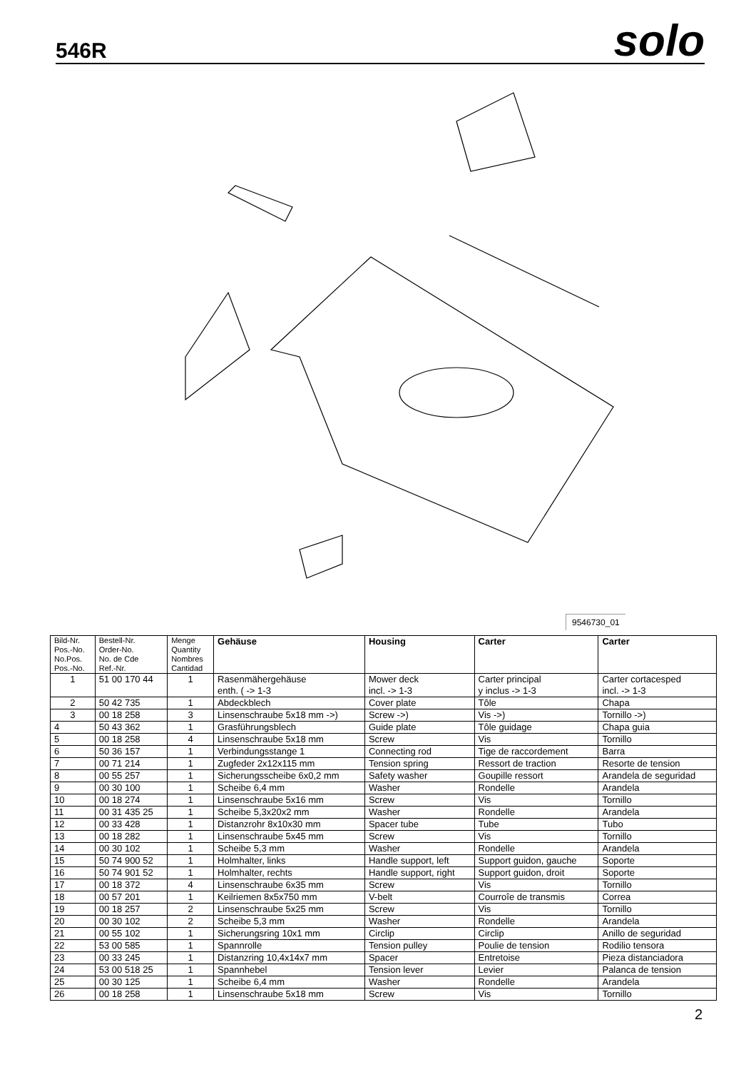546R
solo
9546730_01
| Bild-Nr. Pos.-No. No.Pos. Pos.-No. | Bestell-Nr. Order-No. No. de Cde Ref.-Nr. | Menge Quantity Nombres Cantidad | Gehäuse | Housing | Carter | Carter |
| --- | --- | --- | --- | --- | --- | --- |
| 1 | 51 00 170 44 | 1 | Rasenmähergehäuse enth. ( -> 1-3 | Mower deck incl. -> 1-3 | Carter principal y inclus -> 1-3 | Carter cortacesped incl. -> 1-3 |
| 2 | 50 42 735 | 1 | Abdeckblech | Cover plate | Tôle | Chapa |
| 3 | 00 18 258 | 3 | Linsenschraube 5x18 mm ->) | Screw ->) | Vis ->) | Tornillo ->) |
| 4 | 50 43 362 | 1 | Grasführungsblech | Guide plate | Tôle guidage | Chapa guia |
| 5 | 00 18 258 | 4 | Linsenschraube 5x18 mm | Screw | Vis | Tornillo |
| 6 | 50 36 157 | 1 | Verbindungsstange 1 | Connecting rod | Tige de raccordement | Barra |
| 7 | 00 71 214 | 1 | Zugfeder 2x12x115 mm | Tension spring | Ressort de traction | Resorte de tension |
| 8 | 00 55 257 | 1 | Sicherungsscheibe 6x0,2 mm | Safety washer | Goupille ressort | Arandela de seguridad |
| 9 | 00 30 100 | 1 | Scheibe 6,4 mm | Washer | Rondelle | Arandela |
| 10 | 00 18 274 | 1 | Linsenschraube 5x16 mm | Screw | Vis | Tornillo |
| 11 | 00 31 435 25 | 1 | Scheibe 5,3x20x2 mm | Washer | Rondelle | Arandela |
| 12 | 00 33 428 | 1 | Distanzrohr 8x10x30 mm | Spacer tube | Tube | Tubo |
| 13 | 00 18 282 | 1 | Linsenschraube 5x45 mm | Screw | Vis | Tornillo |
| 14 | 00 30 102 | 1 | Scheibe 5,3 mm | Washer | Rondelle | Arandela |
| 15 | 50 74 900 52 | 1 | Holmhalter, links | Handle support, left | Support guidon, gauche | Soporte |
| 16 | 50 74 901 52 | 1 | Holmhalter, rechts | Handle support, right | Support guidon, droit | Soporte |
| 17 | 00 18 372 | 4 | Linsenschraube 6x35 mm | Screw | Vis | Tornillo |
| 18 | 00 57 201 | 1 | Keilriemen 8x5x750 mm | V-belt | Courroîe de transmis | Correa |
| 19 | 00 18 257 | 2 | Linsenschraube 5x25 mm | Screw | Vis | Tornillo |
| 20 | 00 30 102 | 2 | Scheibe 5,3 mm | Washer | Rondelle | Arandela |
| 21 | 00 55 102 | 1 | Sicherungsring 10x1 mm | Circlip | Circlip | Anillo de seguridad |
| 22 | 53 00 585 | 1 | Spannrolle | Tension pulley | Poulie de tension | Rodilio tensora |
| 23 | 00 33 245 | 1 | Distanzring 10,4x14x7 mm | Spacer | Entretoise | Pieza distanciadora |
| 24 | 53 00 518 25 | 1 | Spannhebel | Tension lever | Levier | Palanca de tension |
| 25 | 00 30 125 | 1 | Scheibe 6,4 mm | Washer | Rondelle | Arandela |
| 26 | 00 18 258 | 1 | Linsenschraube 5x18 mm | Screw | Vis | Tornillo |
2